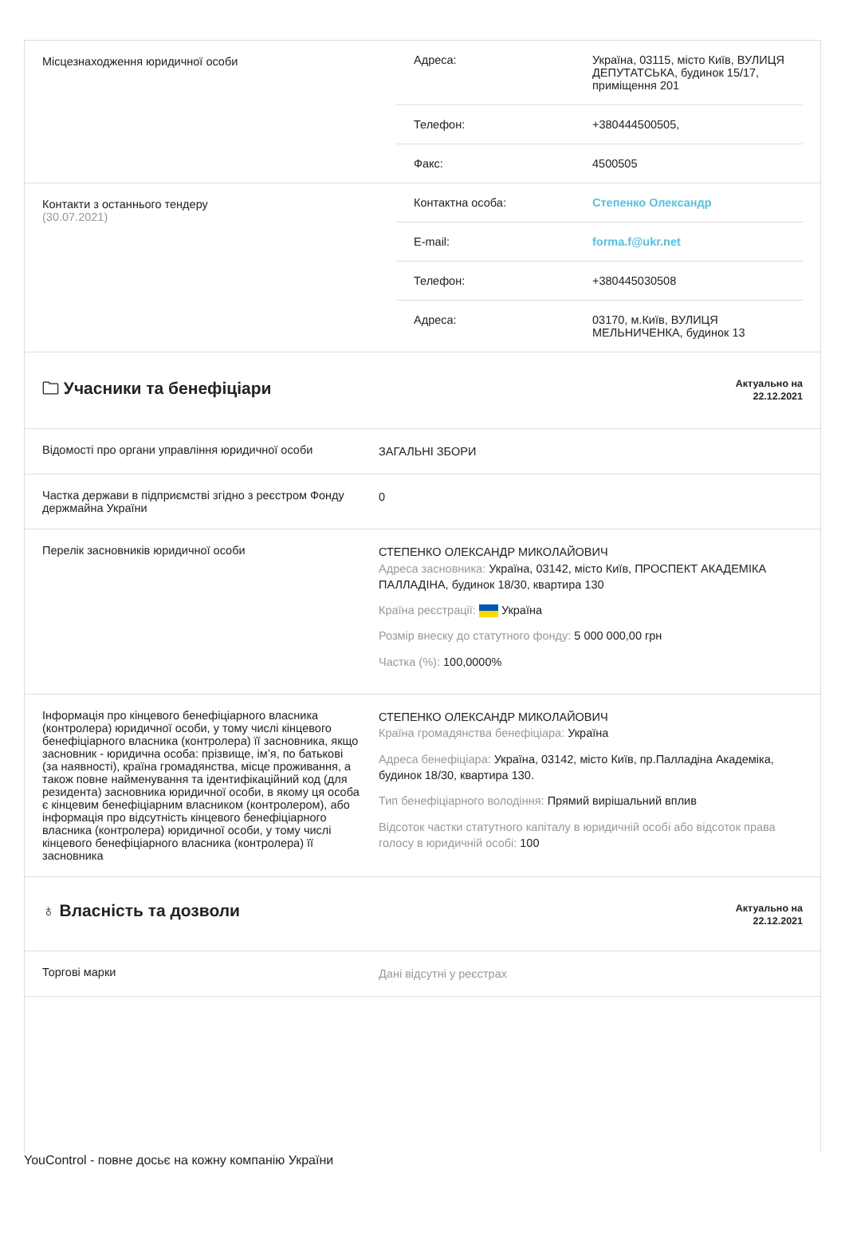| Місцезнаходження юридичної особи | / Адреса: / Україна, 03115, місто Київ, ВУЛИЦЯ ДЕПУТАТСЬКА, будинок 15/17, приміщення 201 / / Телефон: / +380444500505, / / Факс: / 4500505 / |
| Контакти з останнього тендеру (30.07.2021) | / Контактна особа: / Степенко Олександр / / E-mail: / forma.f@ukr.net / / Телефон: / +380445030508 / / Адреса: / 03170, м.Київ, ВУЛИЦЯ МЕЛЬНИЧЕНКА, будинок 13 / |
| 🗀 Учасники та бенефіціари | Актуально на 22.12.2021 |
| Відомості про органи управління юридичної особи | ЗАГАЛЬНІ ЗБОРИ |
| Частка держави в підприємстві згідно з реєстром Фонду держмайна України | 0 |
| Перелік засновників юридичної особи | СТЕПЕНКО ОЛЕКСАНДР МИКОЛАЙОВИЧ Адреса засновника: Україна, 03142, місто Київ, ПРОСПЕКТ АКАДЕМІКА ПАЛЛАДІНА, будинок 18/30, квартира 130 Країна реєстрації: Україна Розмір внеску до статутного фонду: 5 000 000,00 грн Частка (%): 100,0000% |
| Інформація про кінцевого бенефіціарного власника (контролера) юридичної особи, у тому числі кінцевого бенефіціарного власника (контролера) її засновника, якщо засновник - юридична особа: прізвище, ім’я, по батькові (за наявності), країна громадянства, місце проживання, а також повне найменування та ідентифікаційний код (для резидента) засновника юридичної особи, в якому ця особа є кінцевим бенефіціарним власником (контролером), або інформація про відсутність кінцевого бенефіціарного власника (контролера) юридичної особи, у тому числі кінцевого бенефіціарного власника (контролера) її засновника | СТЕПЕНКО ОЛЕКСАНДР МИКОЛАЙОВИЧ Країна громадянства бенефіціара: Україна Адреса бенефіціара: Україна, 03142, місто Київ, пр.Палладіна Академіка, будинок 18/30, квартира 130. Тип бенефіціарного володіння: Прямий вирішальний вплив Відсоток частки статутного капіталу в юридичній особі або відсоток права голосу в юридичній особі: 100 |
| ♁ Власність та дозволи | Актуально на 22.12.2021 |
| Торгові марки | Дані відсутні у реєстрах |
YouControl - повне досьє на кожну компанію України